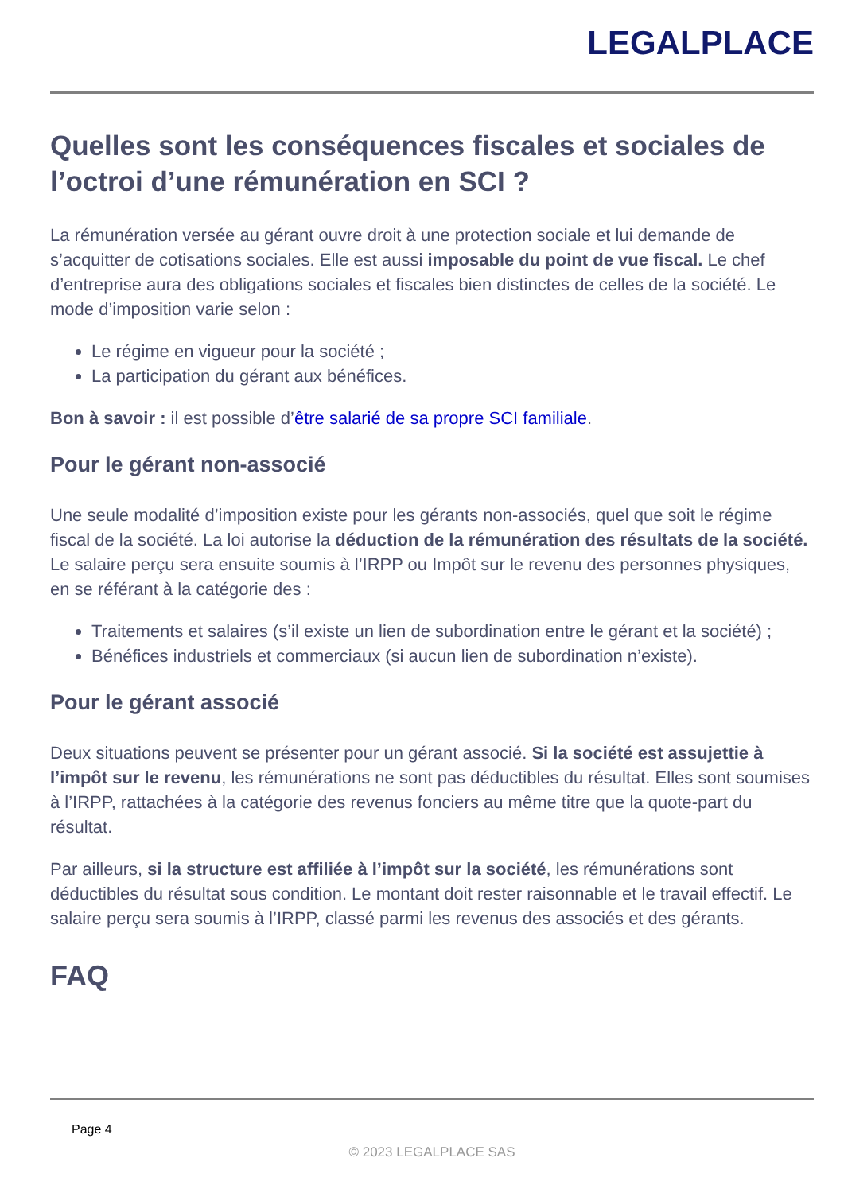LEGALPLACE
Quelles sont les conséquences fiscales et sociales de l’octroi d’une rémunération en SCI ?
La rémunération versée au gérant ouvre droit à une protection sociale et lui demande de s’acquitter de cotisations sociales. Elle est aussi imposable du point de vue fiscal. Le chef d’entreprise aura des obligations sociales et fiscales bien distinctes de celles de la société. Le mode d’imposition varie selon :
Le régime en vigueur pour la société ;
La participation du gérant aux bénéfices.
Bon à savoir : il est possible d’être salarié de sa propre SCI familiale.
Pour le gérant non-associé
Une seule modalité d’imposition existe pour les gérants non-associés, quel que soit le régime fiscal de la société. La loi autorise la déduction de la rémunération des résultats de la société. Le salaire perçu sera ensuite soumis à l’IRPP ou Impôt sur le revenu des personnes physiques, en se référant à la catégorie des :
Traitements et salaires (s’il existe un lien de subordination entre le gérant et la société) ;
Bénéfices industriels et commerciaux (si aucun lien de subordination n’existe).
Pour le gérant associé
Deux situations peuvent se présenter pour un gérant associé. Si la société est assujettie à l’impôt sur le revenu, les rémunérations ne sont pas déductibles du résultat. Elles sont soumises à l’IRPP, rattachées à la catégorie des revenus fonciers au même titre que la quote-part du résultat.
Par ailleurs, si la structure est affiliée à l’impôt sur la société, les rémunérations sont déductibles du résultat sous condition. Le montant doit rester raisonnable et le travail effectif. Le salaire perçu sera soumis à l’IRPP, classé parmi les revenus des associés et des gérants.
FAQ
Page 4
© 2023 LEGALPLACE SAS